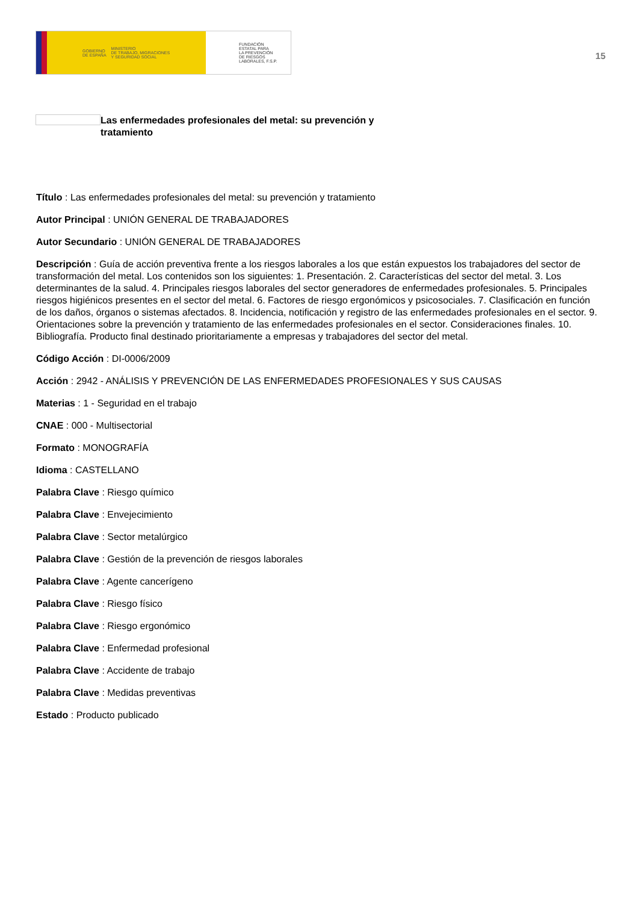GOBIERNO
DE ESPAÑA MINISTERIO
DE TRABAJO, MIGRACIONES
Y SEGURIDAD SOCIAL
FUNDACIÓN
ESTATAL PARA
LA PREVENCIÓN
DE RIESGOS
LABORALES, F.S.P.
15
Las enfermedades profesionales del metal: su prevención y tratamiento
Título : Las enfermedades profesionales del metal: su prevención y tratamiento
Autor Principal : UNIÓN GENERAL DE TRABAJADORES
Autor Secundario : UNIÓN GENERAL DE TRABAJADORES
Descripción : Guía de acción preventiva frente a los riesgos laborales a los que están expuestos los trabajadores del sector de transformación del metal. Los contenidos son los siguientes: 1. Presentación. 2. Características del sector del metal. 3. Los determinantes de la salud. 4. Principales riesgos laborales del sector generadores de enfermedades profesionales. 5. Principales riesgos higiénicos presentes en el sector del metal. 6. Factores de riesgo ergonómicos y psicosociales. 7. Clasificación en función de los daños, órganos o sistemas afectados. 8. Incidencia, notificación y registro de las enfermedades profesionales en el sector. 9. Orientaciones sobre la prevención y tratamiento de las enfermedades profesionales en el sector. Consideraciones finales. 10. Bibliografía. Producto final destinado prioritariamente a empresas y trabajadores del sector del metal.
Código Acción : DI-0006/2009
Acción : 2942 - ANÁLISIS Y PREVENCIÓN DE LAS ENFERMEDADES PROFESIONALES Y SUS CAUSAS
Materias : 1 - Seguridad en el trabajo
CNAE : 000 - Multisectorial
Formato : MONOGRAFÍA
Idioma : CASTELLANO
Palabra Clave : Riesgo químico
Palabra Clave : Envejecimiento
Palabra Clave : Sector metalúrgico
Palabra Clave : Gestión de la prevención de riesgos laborales
Palabra Clave : Agente cancerígeno
Palabra Clave : Riesgo físico
Palabra Clave : Riesgo ergonómico
Palabra Clave : Enfermedad profesional
Palabra Clave : Accidente de trabajo
Palabra Clave : Medidas preventivas
Estado : Producto publicado